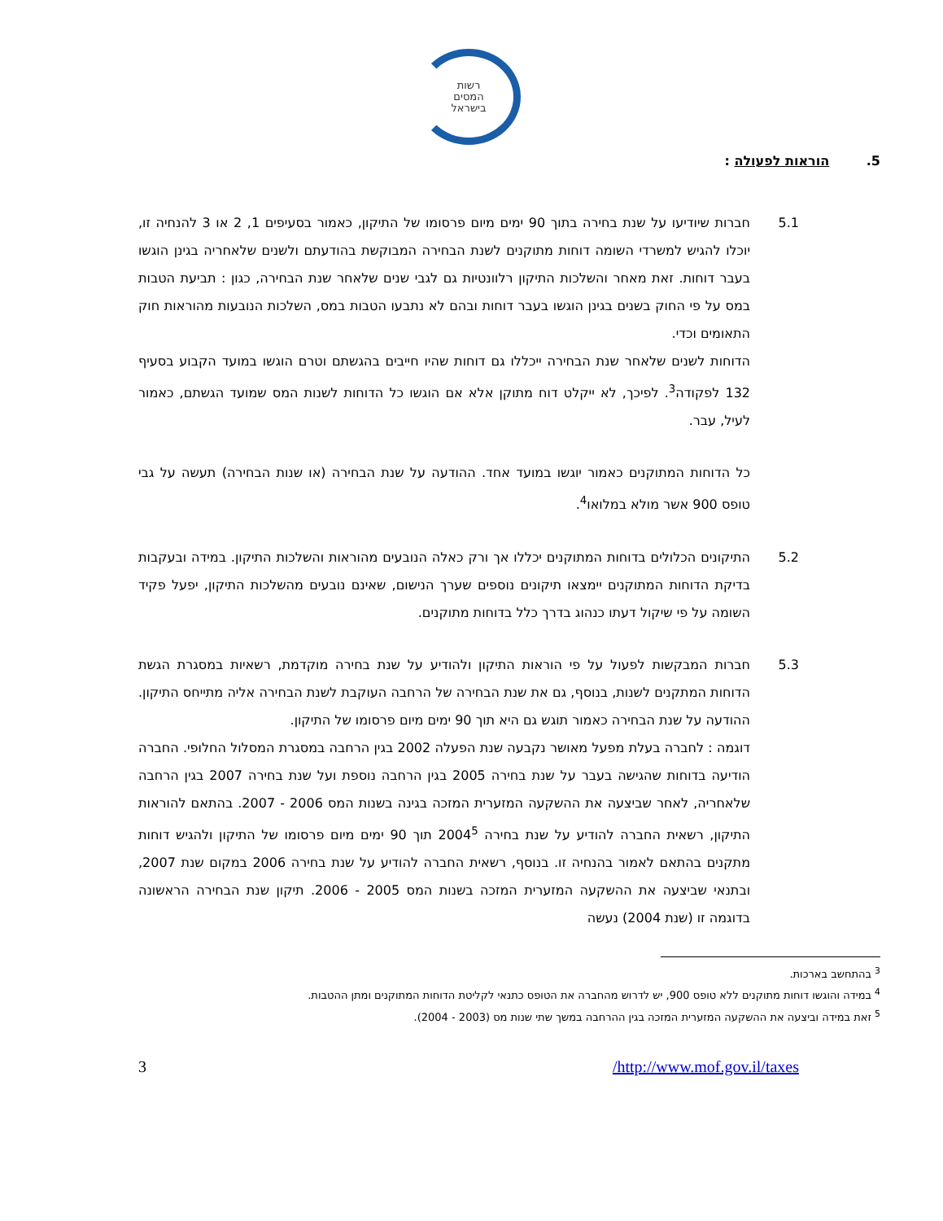רשות
המסים
בישראל
5. הוראות לפעולה :
5.1 חברות שיודיעו על שנת בחירה בתוך 90 ימים מיום פרסומו של התיקון, כאמור בסעיפים 1, 2 או 3 להנחיה זו, יוכלו להגיש למשרדי השומה דוחות מתוקנים לשנת הבחירה המבוקשת בהודעתם ולשנים שלאחריה בגינן הוגשו בעבר דוחות. זאת מאחר והשלכות התיקון רלוונטיות גם לגבי שנים שלאחר שנת הבחירה, כגון : תביעת הטבות במס על פי החוק בשנים בגינן הוגשו בעבר דוחות ובהם לא נתבעו הטבות במס, השלכות הנובעות מהוראות חוק התאומים וכדי.
הדוחות לשנים שלאחר שנת הבחירה ייכללו גם דוחות שהיו חייבים בהגשתם וטרם הוגשו במועד הקבוע בסעיף 132 לפקודה<sup>3</sup>. לפיכך, לא ייקלט דוח מתוקן אלא אם הוגשו כל הדוחות לשנות המס שמועד הגשתם, כאמור לעיל, עבר.
כל הדוחות המתוקנים כאמור יוגשו במועד אחד. ההודעה על שנת הבחירה (או שנות הבחירה) תעשה על גבי טופס 900 אשר מולא במלואו<sup>4</sup>.
5.2 התיקונים הכלולים בדוחות המתוקנים יכללו אך ורק כאלה הנובעים מהוראות והשלכות התיקון. במידה ובעקבות בדיקת הדוחות המתוקנים יימצאו תיקונים נוספים שערך הנישום, שאינם נובעים מהשלכות התיקון, יפעל פקיד השומה על פי שיקול דעתו כנהוג בדרך כלל בדוחות מתוקנים.
5.3 חברות המבקשות לפעול על פי הוראות התיקון ולהודיע על שנת בחירה מוקדמת, רשאיות במסגרת הגשת הדוחות המתקנים לשנות, בנוסף, גם את שנת הבחירה של הרחבה העוקבת לשנת הבחירה אליה מתייחס התיקון. ההודעה על שנת הבחירה כאמור תוגש גם היא תוך 90 ימים מיום פרסומו של התיקון.
דוגמה : לחברה בעלת מפעל מאושר נקבעה שנת הפעלה 2002 בגין הרחבה במסגרת המסלול החלופי. החברה הודיעה בדוחות שהגישה בעבר על שנת בחירה 2005 בגין הרחבה נוספת ועל שנת בחירה 2007 בגין הרחבה שלאחריה, לאחר שביצעה את ההשקעה המזערית המזכה בגינה בשנות המס 2006 - 2007. בהתאם להוראות התיקון, רשאית החברה להודיע על שנת בחירה 2004<sup>5</sup> תוך 90 ימים מיום פרסומו של התיקון ולהגיש דוחות מתקנים בהתאם לאמור בהנחיה זו. בנוסף, רשאית החברה להודיע על שנת בחירה 2006 במקום שנת 2007, ובתנאי שביצעה את ההשקעה המזערית המזכה בשנות המס 2005 - 2006. תיקון שנת הבחירה הראשונה בדוגמה זו (שנת 2004) נעשה
<sup>3</sup> בהתחשב בארכות.
<sup>4</sup> במידה והוגשו דוחות מתוקנים ללא טופס 900, יש לדרוש מהחברה את הטופס כתנאי לקליטת הדוחות המתוקנים ומתן ההטבות.
<sup>5</sup> זאת במידה וביצעה את ההשקעה המזערית המזכה בגין ההרחבה במשך שתי שנות מס (2003 - 2004).
3 /http://www.mof.gov.il/taxes